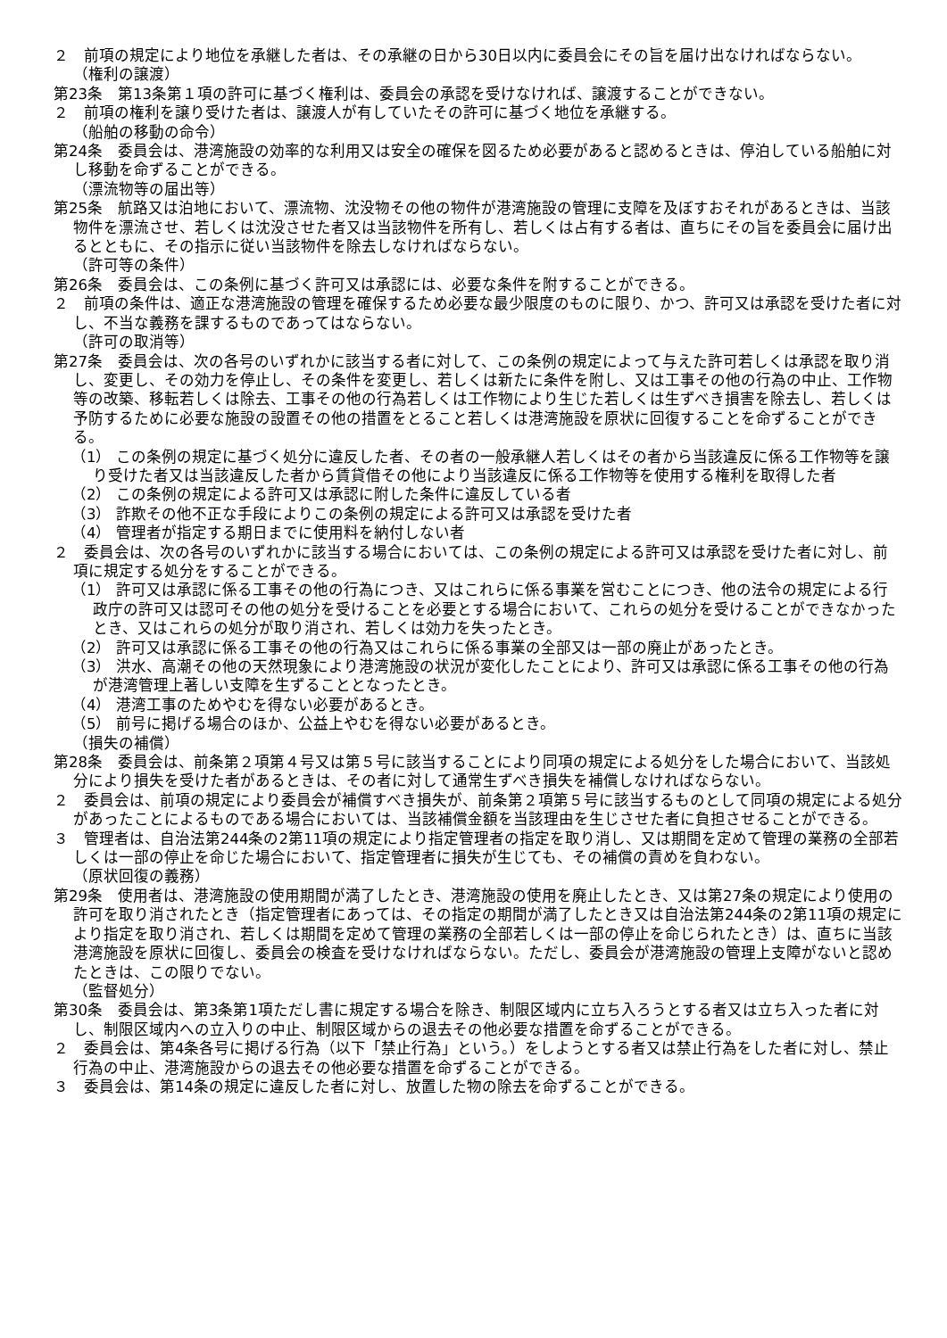２　前項の規定により地位を承継した者は、その承継の日から30日以内に委員会にその旨を届け出なければならない。
（権利の譲渡）
第23条　第13条第１項の許可に基づく権利は、委員会の承認を受けなければ、譲渡することができない。
２　前項の権利を譲り受けた者は、譲渡人が有していたその許可に基づく地位を承継する。
（船舶の移動の命令）
第24条　委員会は、港湾施設の効率的な利用又は安全の確保を図るため必要があると認めるときは、停泊している船舶に対し移動を命ずることができる。
（漂流物等の届出等）
第25条　航路又は泊地において、漂流物、沈没物その他の物件が港湾施設の管理に支障を及ぼすおそれがあるときは、当該物件を漂流させ、若しくは沈没させた者又は当該物件を所有し、若しくは占有する者は、直ちにその旨を委員会に届け出るとともに、その指示に従い当該物件を除去しなければならない。
（許可等の条件）
第26条　委員会は、この条例に基づく許可又は承認には、必要な条件を附することができる。
２　前項の条件は、適正な港湾施設の管理を確保するため必要な最少限度のものに限り、かつ、許可又は承認を受けた者に対し、不当な義務を課するものであってはならない。
（許可の取消等）
第27条　委員会は、次の各号のいずれかに該当する者に対して、この条例の規定によって与えた許可若しくは承認を取り消し、変更し、その効力を停止し、その条件を変更し、若しくは新たに条件を附し、又は工事その他の行為の中止、工作物等の改築、移転若しくは除去、工事その他の行為若しくは工作物により生じた若しくは生ずべき損害を除去し、若しくは予防するために必要な施設の設置その他の措置をとること若しくは港湾施設を原状に回復することを命ずることができる。
（1） この条例の規定に基づく処分に違反した者、その者の一般承継人若しくはその者から当該違反に係る工作物等を譲り受けた者又は当該違反した者から賃貸借その他により当該違反に係る工作物等を使用する権利を取得した者
（2） この条例の規定による許可又は承認に附した条件に違反している者
（3） 詐欺その他不正な手段によりこの条例の規定による許可又は承認を受けた者
（4） 管理者が指定する期日までに使用料を納付しない者
２　委員会は、次の各号のいずれかに該当する場合においては、この条例の規定による許可又は承認を受けた者に対し、前項に規定する処分をすることができる。
（1） 許可又は承認に係る工事その他の行為につき、又はこれらに係る事業を営むことにつき、他の法令の規定による行政庁の許可又は認可その他の処分を受けることを必要とする場合において、これらの処分を受けることができなかったとき、又はこれらの処分が取り消され、若しくは効力を失ったとき。
（2） 許可又は承認に係る工事その他の行為又はこれらに係る事業の全部又は一部の廃止があったとき。
（3） 洪水、高潮その他の天然現象により港湾施設の状況が変化したことにより、許可又は承認に係る工事その他の行為が港湾管理上著しい支障を生ずることとなったとき。
（4） 港湾工事のためやむを得ない必要があるとき。
（5） 前号に掲げる場合のほか、公益上やむを得ない必要があるとき。
（損失の補償）
第28条　委員会は、前条第２項第４号又は第５号に該当することにより同項の規定による処分をした場合において、当該処分により損失を受けた者があるときは、その者に対して通常生ずべき損失を補償しなければならない。
２　委員会は、前項の規定により委員会が補償すべき損失が、前条第２項第５号に該当するものとして同項の規定による処分があったことによるものである場合においては、当該補償金額を当該理由を生じさせた者に負担させることができる。
３　管理者は、自治法第244条の2第11項の規定により指定管理者の指定を取り消し、又は期間を定めて管理の業務の全部若しくは一部の停止を命じた場合において、指定管理者に損失が生じても、その補償の責めを負わない。
（原状回復の義務）
第29条　使用者は、港湾施設の使用期間が満了したとき、港湾施設の使用を廃止したとき、又は第27条の規定により使用の許可を取り消されたとき（指定管理者にあっては、その指定の期間が満了したとき又は自治法第244条の2第11項の規定により指定を取り消され、若しくは期間を定めて管理の業務の全部若しくは一部の停止を命じられたとき）は、直ちに当該港湾施設を原状に回復し、委員会の検査を受けなければならない。ただし、委員会が港湾施設の管理上支障がないと認めたときは、この限りでない。
（監督処分）
第30条　委員会は、第3条第1項ただし書に規定する場合を除き、制限区域内に立ち入ろうとする者又は立ち入った者に対し、制限区域内への立入りの中止、制限区域からの退去その他必要な措置を命ずることができる。
２　委員会は、第4条各号に掲げる行為（以下「禁止行為」という。）をしようとする者又は禁止行為をした者に対し、禁止行為の中止、港湾施設からの退去その他必要な措置を命ずることができる。
３　委員会は、第14条の規定に違反した者に対し、放置した物の除去を命ずることができる。